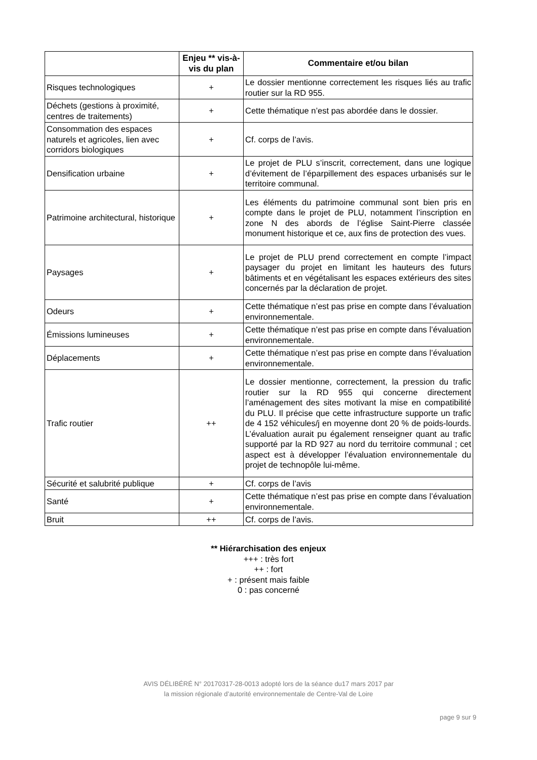| | Enjeu ** vis-à-vis du plan | Commentaire et/ou bilan |
| --- | --- | --- |
| Risques technologiques | + | Le dossier mentionne correctement les risques liés au trafic routier sur la RD 955. |
| Déchets (gestions à proximité, centres de traitements) | + | Cette thématique n’est pas abordée dans le dossier. |
| Consommation des espaces naturels et agricoles, lien avec corridors biologiques | + | Cf. corps de l’avis. |
| Densification urbaine | + | Le projet de PLU s’inscrit, correctement, dans une logique d’évitement de l’éparpillement des espaces urbanisés sur le territoire communal. |
| Patrimoine architectural, historique | + | Les éléments du patrimoine communal sont bien pris en compte dans le projet de PLU, notamment l’inscription en zone N des abords de l’église Saint-Pierre classée monument historique et ce, aux fins de protection des vues. |
| Paysages | + | Le projet de PLU prend correctement en compte l’impact paysager du projet en limitant les hauteurs des futurs bâtiments et en végétalisant les espaces extérieurs des sites concernés par la déclaration de projet. |
| Odeurs | + | Cette thématique n’est pas prise en compte dans l’évaluation environnementale. |
| Émissions lumineuses | + | Cette thématique n’est pas prise en compte dans l’évaluation environnementale. |
| Déplacements | + | Cette thématique n’est pas prise en compte dans l’évaluation environnementale. |
| Trafic routier | ++ | Le dossier mentionne, correctement, la pression du trafic routier sur la RD 955 qui concerne directement l’aménagement des sites motivant la mise en compatibilité du PLU. Il précise que cette infrastructure supporte un trafic de 4 152 véhicules/j en moyenne dont 20 % de poids-lourds. L’évaluation aurait pu également renseigner quant au trafic supporté par la RD 927 au nord du territoire communal ; cet aspect est à développer l’évaluation environnementale du projet de technopôle lui-même. |
| Sécurité et salubrité publique | + | Cf. corps de l’avis |
| Santé | + | Cette thématique n’est pas prise en compte dans l’évaluation environnementale. |
| Bruit | ++ | Cf. corps de l’avis. |
** Hiérarchisation des enjeux
+++ : très fort
++ : fort
+ : présent mais faible
0 : pas concerné
AVIS DÉLIBÉRÉ N° 20170317-28-0013 adopté lors de la séance du17 mars 2017 par
la mission régionale d’autorité environnementale de Centre-Val de Loire
page 9 sur 9